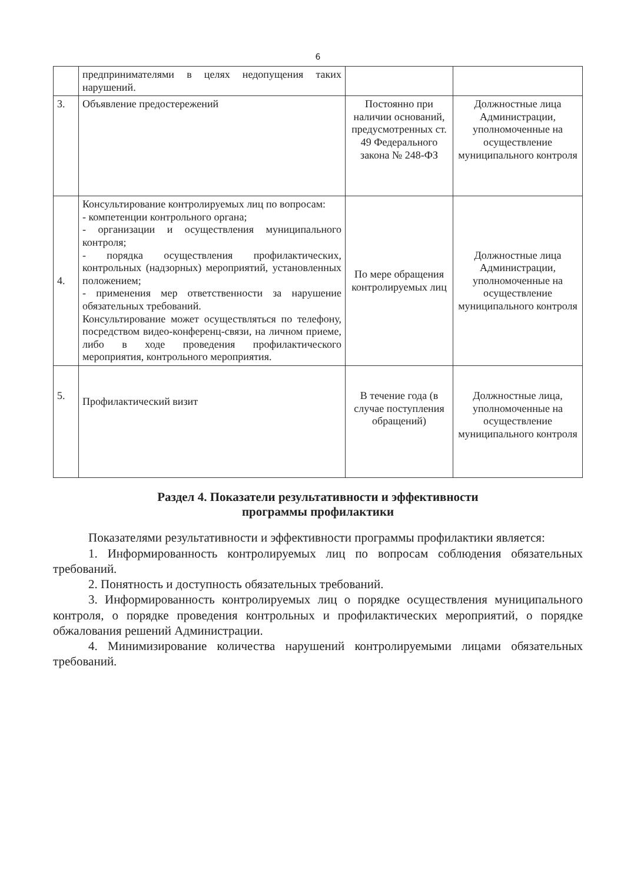6
| | предпринимателями в целях недопущения таких нарушений. | | |
| 3. | Объявление предостережений | Постоянно при наличии оснований, предусмотренных ст. 49 Федерального закона № 248-ФЗ | Должностные лица Администрации, уполномоченные на осуществление муниципального контроля |
| 4. | Консультирование контролируемых лиц по вопросам: - компетенции контрольного органа; - организации и осуществления муниципального контроля; - порядка осуществления профилактических, контрольных (надзорных) мероприятий, установленных положением; - применения мер ответственности за нарушение обязательных требований. Консультирование может осуществляться по телефону, посредством видео-конференц-связи, на личном приеме, либо в ходе проведения профилактического мероприятия, контрольного мероприятия. | По мере обращения контролируемых лиц | Должностные лица Администрации, уполномоченные на осуществление муниципального контроля |
| 5. | Профилактический визит | В течение года (в случае поступления обращений) | Должностные лица, уполномоченные на осуществление муниципального контроля |
Раздел 4. Показатели результативности и эффективности
программы профилактики
Показателями результативности и эффективности программы профилактики является:
1. Информированность контролируемых лиц по вопросам соблюдения обязательных требований.
2. Понятность и доступность обязательных требований.
3. Информированность контролируемых лиц о порядке осуществления муниципального контроля, о порядке проведения контрольных и профилактических мероприятий, о порядке обжалования решений Администрации.
4. Минимизирование количества нарушений контролируемыми лицами обязательных требований.